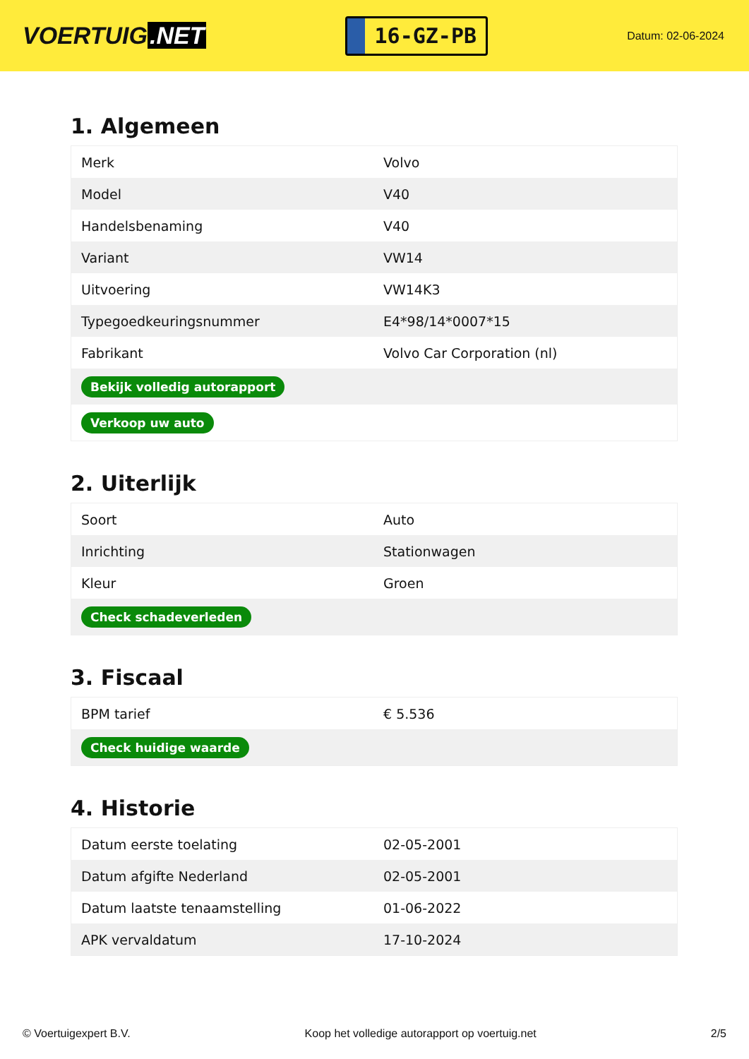VOERTUIG.NET
16-GZ-PB
Datum: 02-06-2024
1. Algemeen
| Merk | Volvo |
| Model | V40 |
| Handelsbenaming | V40 |
| Variant | VW14 |
| Uitvoering | VW14K3 |
| Typegoedkeuringsnummer | E4*98/14*0007*15 |
| Fabrikant | Volvo Car Corporation (nl) |
| Bekijk volledig autorapport | |
| Verkoop uw auto | |
2. Uiterlijk
| Soort | Auto |
| Inrichting | Stationwagen |
| Kleur | Groen |
| Check schadeverleden | |
3. Fiscaal
| BPM tarief | € 5.536 |
| Check huidige waarde | |
4. Historie
| Datum eerste toelating | 02-05-2001 |
| Datum afgifte Nederland | 02-05-2001 |
| Datum laatste tenaamstelling | 01-06-2022 |
| APK vervaldatum | 17-10-2024 |
© Voertuigexpert B.V. Koop het volledige autorapport op voertuig.net 2/5